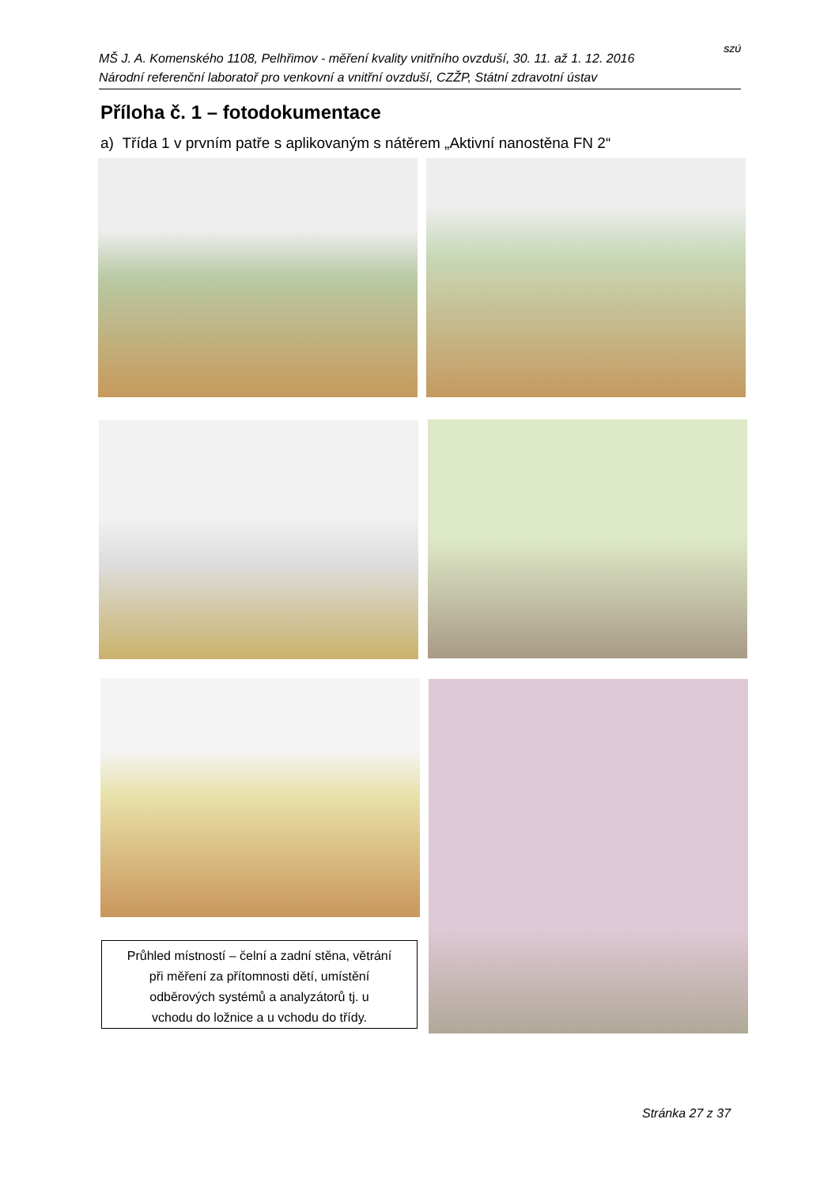MŠ J. A. Komenského 1108, Pelhřimov - měření kvality vnitřního ovzduší, 30. 11. až 1. 12. 2016
Národní referenční laboratoř pro venkovní a vnitřní ovzduší, CZŽP, Státní zdravotní ústav
SZÚ
Příloha č. 1 – fotodokumentace
a) Třída 1 v prvním patře s aplikovaným s nátěrem „Aktivní nanostěna FN 2“
Průhled místností – čelní a zadní stěna, větrání
při měření za přítomnosti dětí, umístění
odběrových systémů a analyzátorů tj. u
vchodu do ložnice a u vchodu do třídy.
Stránka 27 z 37